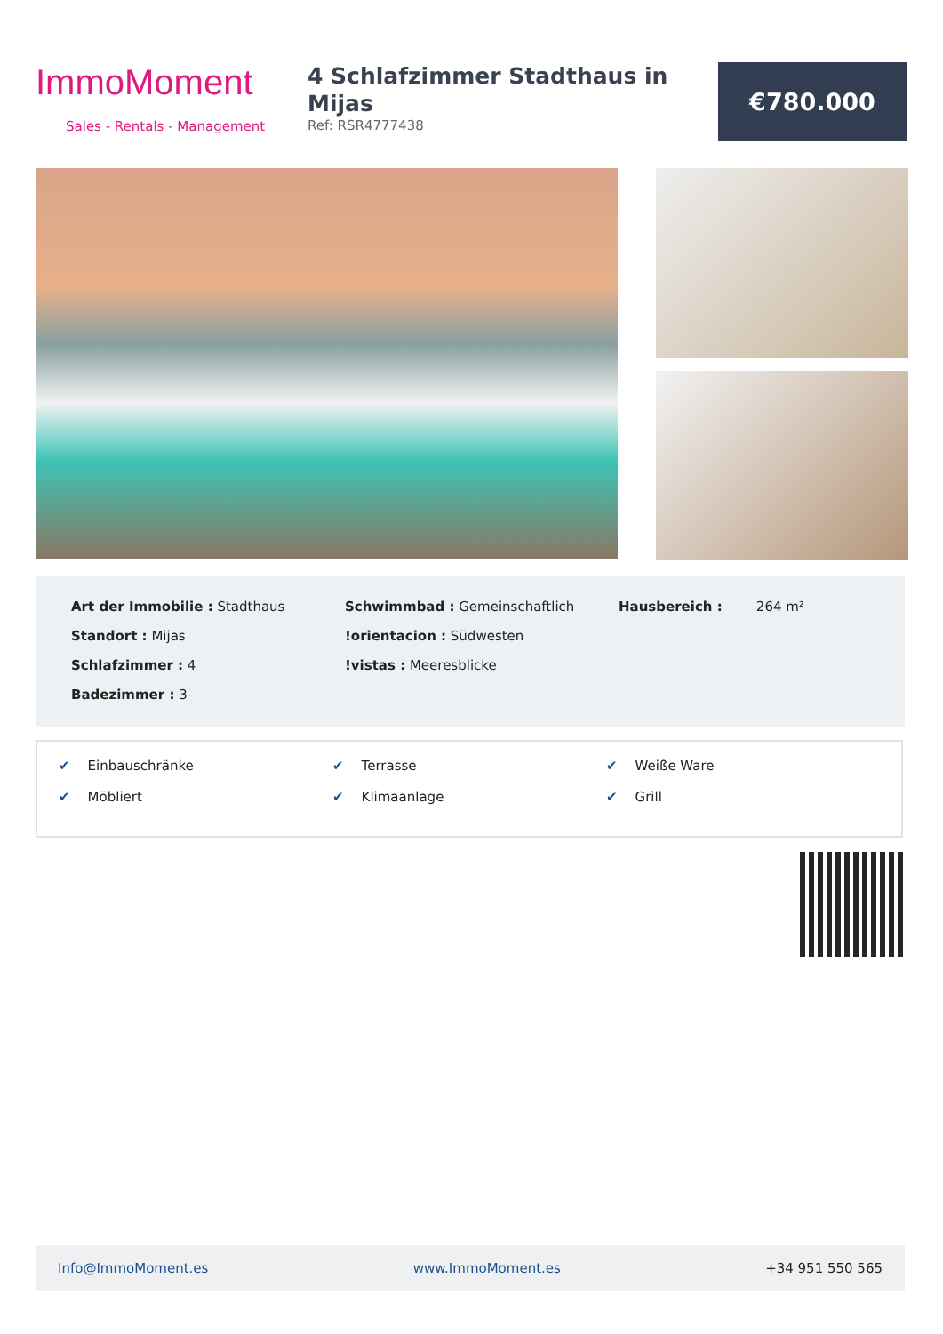ImmoMoment
Sales - Rentals - Management
4 Schlafzimmer Stadthaus in Mijas
Ref: RSR4777438
€780.000
Art der Immobilie : Stadthaus
Standort : Mijas
Schlafzimmer : 4
Badezimmer : 3
Schwimmbad : Gemeinschaftlich
!orientacion : Südwesten
!vistas : Meeresblicke
Hausbereich : 264 m²
✔ Einbauschränke
✔ Terrasse
✔ Weiße Ware
✔ Möbliert
✔ Klimaanlage
✔ Grill
Info@ImmoMoment.es www.ImmoMoment.es +34 951 550 565